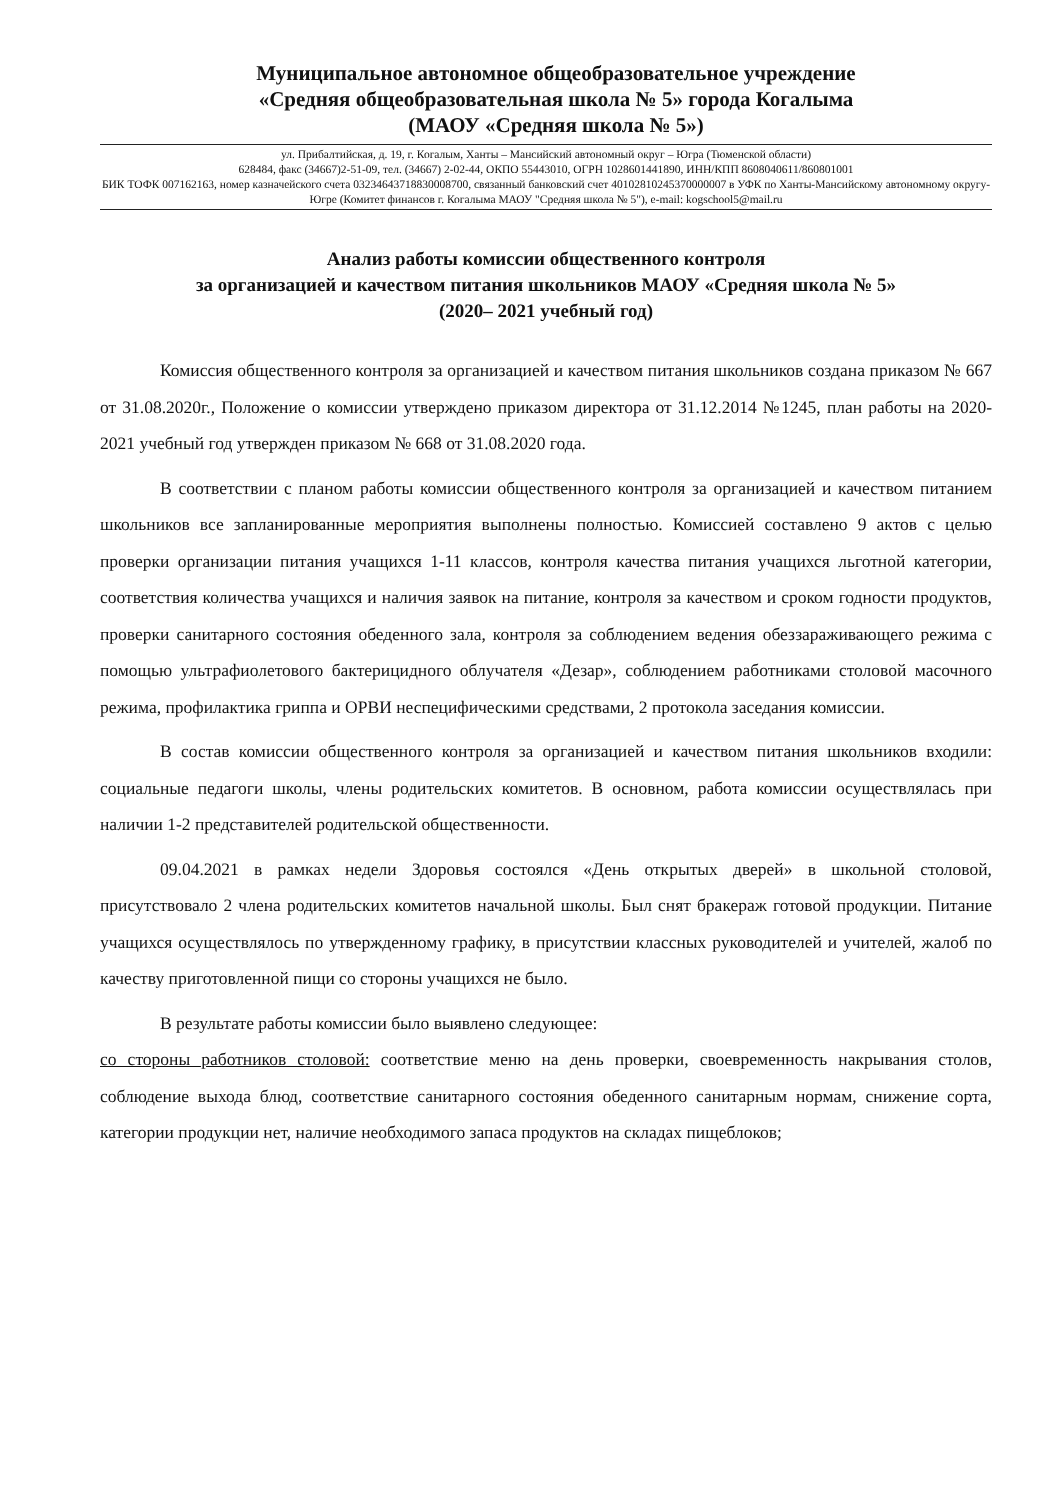Муниципальное автономное общеобразовательное учреждение
«Средняя общеобразовательная школа № 5» города Когалыма
(МАОУ «Средняя школа № 5»)
ул. Прибалтийская, д. 19, г. Когалым, Ханты – Мансийский автономный округ – Югра (Тюменской области)
628484, факс (34667)2-51-09, тел. (34667) 2-02-44, ОКПО 55443010, ОГРН 1028601441890, ИНН/КПП 8608040611/860801001
БИК ТОФК 007162163, номер казначейского счета 03234643718830008700, связанный банковский счет 40102810245370000007 в УФК по Ханты-Мансийскому автономному округу-Югре (Комитет финансов г. Когалыма МАОУ "Средняя школа № 5"), e-mail: kogschool5@mail.ru
Анализ работы комиссии общественного контроля
за организацией и качеством питания школьников МАОУ «Средняя школа № 5»
(2020– 2021 учебный год)
Комиссия общественного контроля за организацией и качеством питания школьников создана приказом № 667 от 31.08.2020г., Положение о комиссии утверждено приказом директора от 31.12.2014 №1245, план работы на 2020-2021 учебный год утвержден приказом № 668 от 31.08.2020 года.
В соответствии с планом работы комиссии общественного контроля за организацией и качеством питанием школьников все запланированные мероприятия выполнены полностью. Комиссией составлено 9 актов с целью проверки организации питания учащихся 1-11 классов, контроля качества питания учащихся льготной категории, соответствия количества учащихся и наличия заявок на питание, контроля за качеством и сроком годности продуктов, проверки санитарного состояния обеденного зала, контроля за соблюдением ведения обеззараживающего режима с помощью ультрафиолетового бактерицидного облучателя «Дезар», соблюдением работниками столовой масочного режима, профилактика гриппа и ОРВИ неспецифическими средствами, 2 протокола заседания комиссии.
В состав комиссии общественного контроля за организацией и качеством питания школьников входили: социальные педагоги школы, члены родительских комитетов. В основном, работа комиссии осуществлялась при наличии 1-2 представителей родительской общественности.
09.04.2021 в рамках недели Здоровья состоялся «День открытых дверей» в школьной столовой, присутствовало 2 члена родительских комитетов начальной школы. Был снят бракераж готовой продукции. Питание учащихся осуществлялось по утвержденному графику, в присутствии классных руководителей и учителей, жалоб по качеству приготовленной пищи со стороны учащихся не было.
В результате работы комиссии было выявлено следующее:
со стороны работников столовой: соответствие меню на день проверки, своевременность накрывания столов, соблюдение выхода блюд, соответствие санитарного состояния обеденного санитарным нормам, снижение сорта, категории продукции нет, наличие необходимого запаса продуктов на складах пищеблоков;